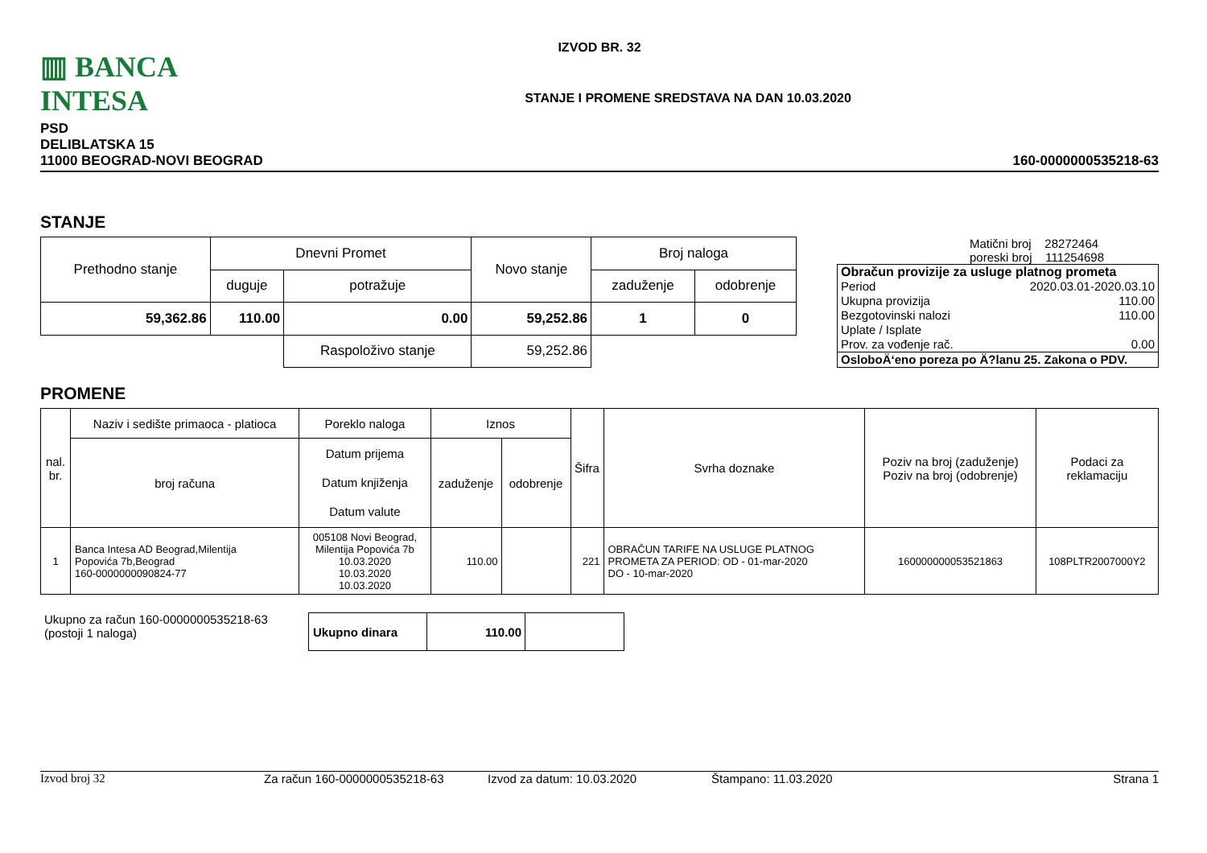▥ BANCA INTESA
IZVOD BR. 32
STANJE I PROMENE SREDSTAVA NA DAN 10.03.2020
PSD
DELIBLATSKA 15
11000 BEOGRAD-NOVI BEOGRAD
160-0000000535218-63
STANJE
| Prethodno stanje | Dnevni Promet | | Novo stanje | Broj naloga | |
| | duguje | potražuje | | zaduženje | odobrenje |
| 59,362.86 | 110.00 | 0.00 | 59,252.86 | 1 | 0 |
| | | Raspoloživo stanje | 59,252.86 | | |
Matični broj 28272464
poreski broj 111254698
| Obračun provizije za usluge platnog prometa | |
| Period | 2020.03.01-2020.03.10 |
| Ukupna provizija | 110.00 |
| Bezgotovinski nalozi | 110.00 |
| Uplate / Isplate | |
| Prov. za vođenje rač. | 0.00 |
| OsloboÄ‘eno poreza po Ä?lanu 25. Zakona o PDV. | |
PROMENE
| nal. br. | Naziv i sedište primaoca - platioca | Poreklo naloga | Iznos | | Šifra | Svrha doznake | Poziv na broj (zaduženje) Poziv na broj (odobrenje) | Podaci za reklamaciju |
| | broj računa | Datum prijema Datum knjiženja Datum valute | zaduženje | odobrenje | | | | |
| 1 | Banca Intesa AD Beograd,Milentija Popovića 7b,Beograd 160-0000000090824-77 | 005108 Novi Beograd, Milentija Popovića 7b 10.03.2020 10.03.2020 10.03.2020 | 110.00 | | 221 | OBRAČUN TARIFE NA USLUGE PLATNOG PROMETA ZA PERIOD: OD - 01-mar-2020 DO - 10-mar-2020 | 160000000053521863 | 108PLTR2007000Y2 |
Ukupno za račun 160-0000000535218-63
(postoji 1 naloga)
| Ukupno dinara | 110.00 | |
Izvod broj 32 Za račun 160-0000000535218-63 Izvod za datum: 10.03.2020 Štampano: 11.03.2020 Strana 1